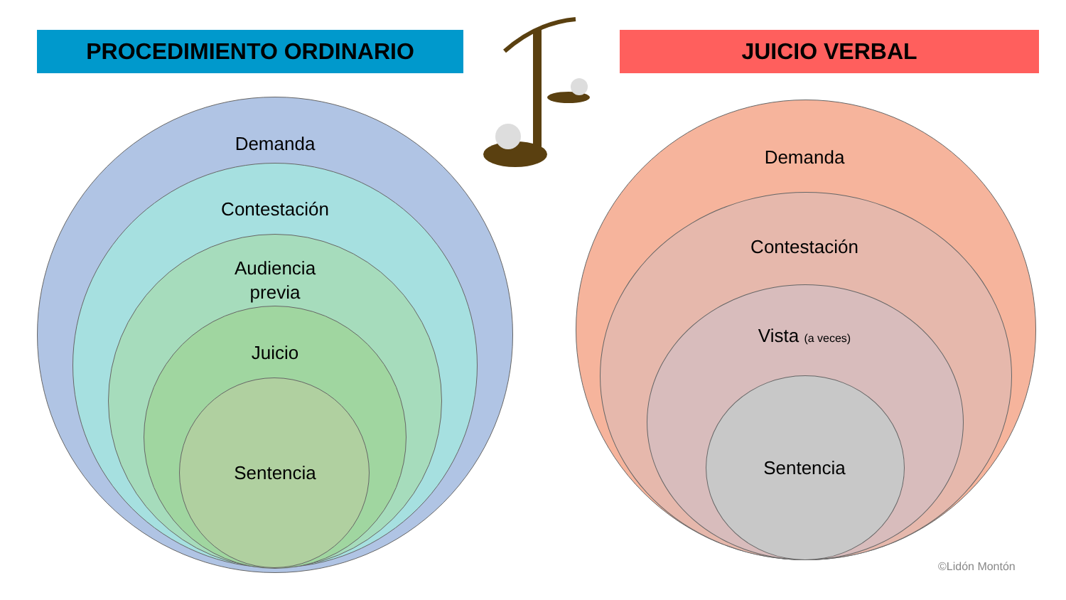PROCEDIMIENTO ORDINARIO JUICIO VERBAL
Demanda
Contestación
Audiencia
previa
Juicio
Sentencia
Demanda
Contestación
Vista (a veces)
Sentencia
©Lidón Montón